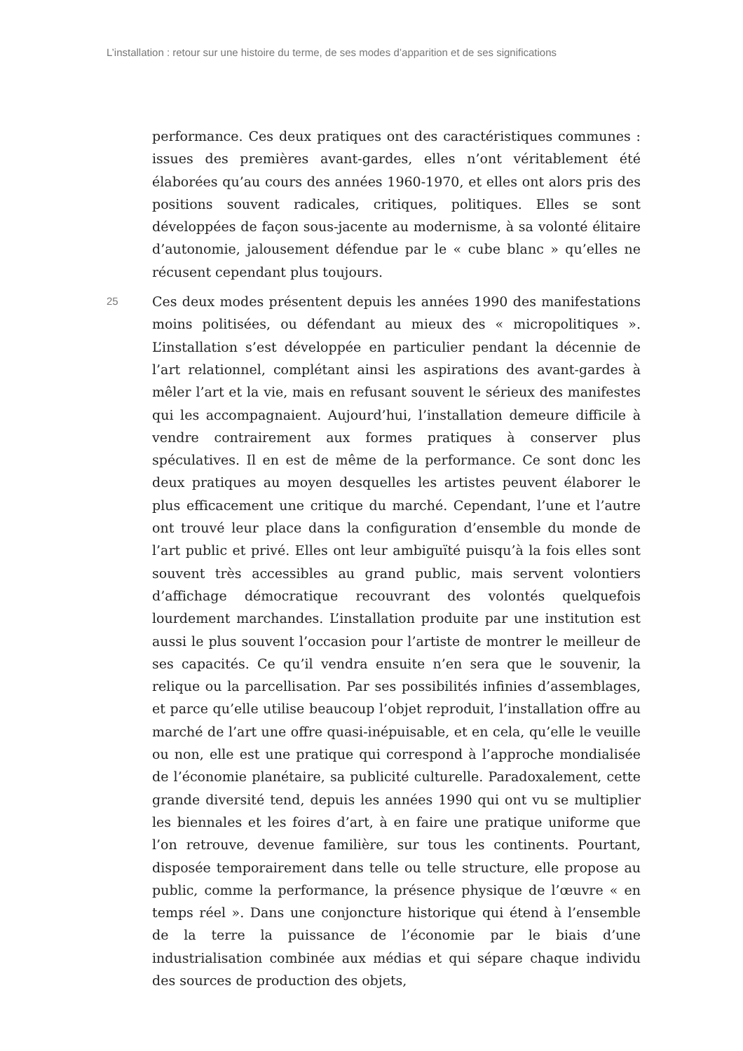L’installation : retour sur une histoire du terme, de ses modes d’apparition et de ses significations
performance. Ces deux pratiques ont des caractéristiques communes : issues des premières avant-gardes, elles n’ont véritablement été élaborées qu’au cours des années 1960-1970, et elles ont alors pris des positions souvent radicales, critiques, politiques. Elles se sont développées de façon sous-jacente au modernisme, à sa volonté élitaire d’autonomie, jalousement défendue par le « cube blanc » qu’elles ne récusent cependant plus toujours.
25
Ces deux modes présentent depuis les années 1990 des manifestations moins politisées, ou défendant au mieux des « micropolitiques ». L’installation s’est développée en particulier pendant la décennie de l’art relationnel, complétant ainsi les aspirations des avant-gardes à mêler l’art et la vie, mais en refusant souvent le sérieux des manifestes qui les accompagnaient. Aujourd’hui, l’installation demeure difficile à vendre contrairement aux formes pratiques à conserver plus spéculatives. Il en est de même de la performance. Ce sont donc les deux pratiques au moyen desquelles les artistes peuvent élaborer le plus efficacement une critique du marché. Cependant, l’une et l’autre ont trouvé leur place dans la configuration d’ensemble du monde de l’art public et privé. Elles ont leur ambiguïté puisqu’à la fois elles sont souvent très accessibles au grand public, mais servent volontiers d’affichage démocratique recouvrant des volontés quelquefois lourdement marchandes. L’installation produite par une institution est aussi le plus souvent l’occasion pour l’artiste de montrer le meilleur de ses capacités. Ce qu’il vendra ensuite n’en sera que le souvenir, la relique ou la parcellisation. Par ses possibilités infinies d’assemblages, et parce qu’elle utilise beaucoup l’objet reproduit, l’installation offre au marché de l’art une offre quasi-inépuisable, et en cela, qu’elle le veuille ou non, elle est une pratique qui correspond à l’approche mondialisée de l’économie planétaire, sa publicité culturelle. Paradoxalement, cette grande diversité tend, depuis les années 1990 qui ont vu se multiplier les biennales et les foires d’art, à en faire une pratique uniforme que l’on retrouve, devenue familière, sur tous les continents. Pourtant, disposée temporairement dans telle ou telle structure, elle propose au public, comme la performance, la présence physique de l’œuvre « en temps réel ». Dans une conjoncture historique qui étend à l’ensemble de la terre la puissance de l’économie par le biais d’une industrialisation combinée aux médias et qui sépare chaque individu des sources de production des objets,